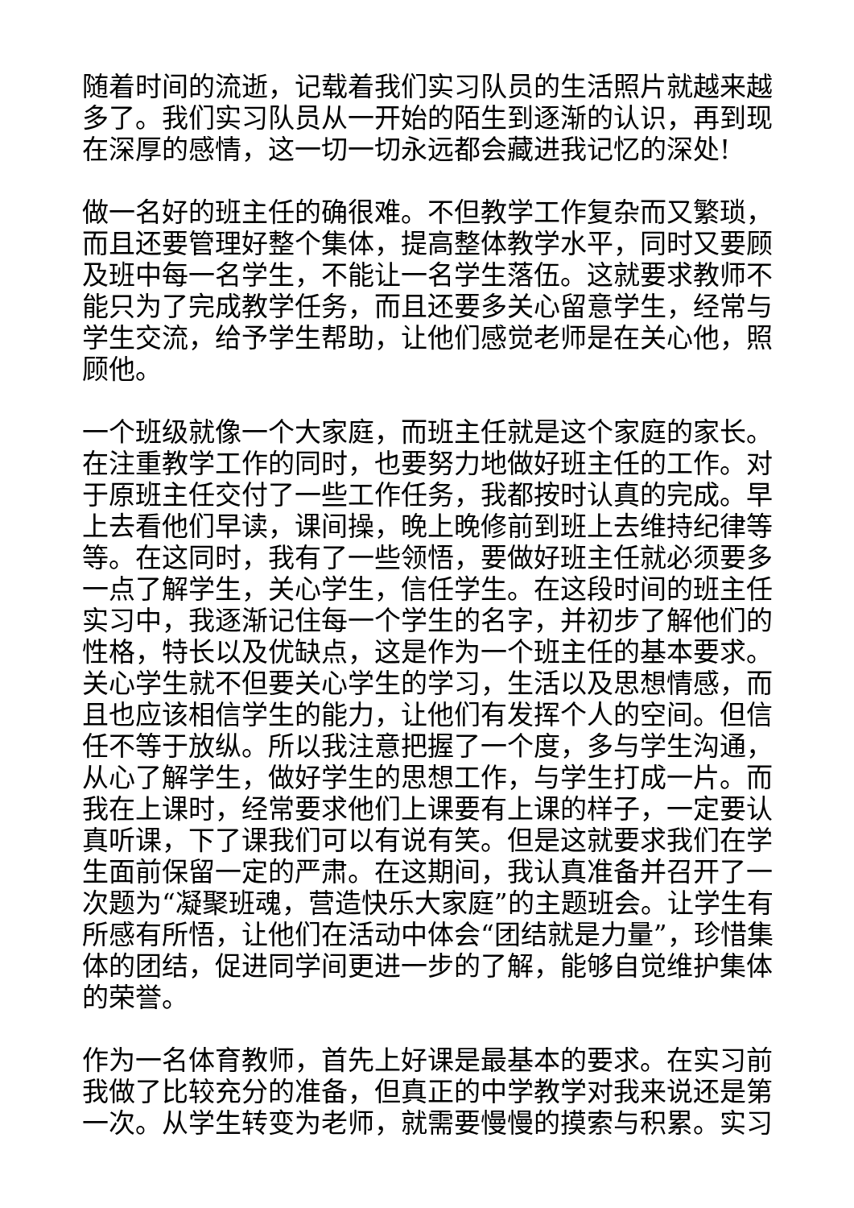随着时间的流逝，记载着我们实习队员的生活照片就越来越多了。我们实习队员从一开始的陌生到逐渐的认识，再到现在深厚的感情，这一切一切永远都会藏进我记忆的深处!
做一名好的班主任的确很难。不但教学工作复杂而又繁琐，而且还要管理好整个集体，提高整体教学水平，同时又要顾及班中每一名学生，不能让一名学生落伍。这就要求教师不能只为了完成教学任务，而且还要多关心留意学生，经常与学生交流，给予学生帮助，让他们感觉老师是在关心他，照顾他。
一个班级就像一个大家庭，而班主任就是这个家庭的家长。在注重教学工作的同时，也要努力地做好班主任的工作。对于原班主任交付了一些工作任务，我都按时认真的完成。早上去看他们早读，课间操，晚上晚修前到班上去维持纪律等等。在这同时，我有了一些领悟，要做好班主任就必须要多一点了解学生，关心学生，信任学生。在这段时间的班主任实习中，我逐渐记住每一个学生的名字，并初步了解他们的性格，特长以及优缺点，这是作为一个班主任的基本要求。关心学生就不但要关心学生的学习，生活以及思想情感，而且也应该相信学生的能力，让他们有发挥个人的空间。但信任不等于放纵。所以我注意把握了一个度，多与学生沟通，从心了解学生，做好学生的思想工作，与学生打成一片。而我在上课时，经常要求他们上课要有上课的样子，一定要认真听课，下了课我们可以有说有笑。但是这就要求我们在学生面前保留一定的严肃。在这期间，我认真准备并召开了一次题为“凝聚班魂，营造快乐大家庭”的主题班会。让学生有所感有所悟，让他们在活动中体会“团结就是力量”，珍惜集体的团结，促进同学间更进一步的了解，能够自觉维护集体的荣誉。
作为一名体育教师，首先上好课是最基本的要求。在实习前我做了比较充分的准备，但真正的中学教学对我来说还是第一次。从学生转变为老师，就需要慢慢的摸索与积累。实习